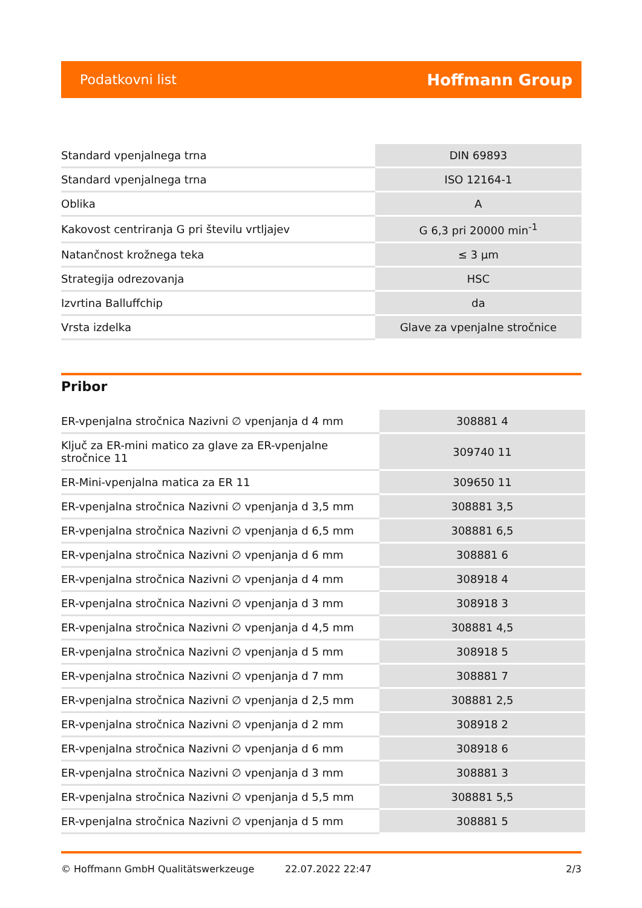Podatkovni list Hoffmann Group
| Standard vpenjalnega trna | DIN 69893 |
| Standard vpenjalnega trna | ISO 12164-1 |
| Oblika | A |
| Kakovost centriranja G pri številu vrtljajev | G 6,3 pri 20000 min<sup>-1</sup> |
| Natančnost krožnega teka | ≤ 3 µm |
| Strategija odrezovanja | HSC |
| Izvrtina Balluffchip | da |
| Vrsta izdelka | Glave za vpenjalne stročnice |
Pribor
| ER-vpenjalna stročnica Nazivni ∅ vpenjanja d 4 mm | 308881 4 |
| Ključ za ER-mini matico za glave za ER-vpenjalne stročnice 11 | 309740 11 |
| ER-Mini-vpenjalna matica za ER 11 | 309650 11 |
| ER-vpenjalna stročnica Nazivni ∅ vpenjanja d 3,5 mm | 308881 3,5 |
| ER-vpenjalna stročnica Nazivni ∅ vpenjanja d 6,5 mm | 308881 6,5 |
| ER-vpenjalna stročnica Nazivni ∅ vpenjanja d 6 mm | 308881 6 |
| ER-vpenjalna stročnica Nazivni ∅ vpenjanja d 4 mm | 308918 4 |
| ER-vpenjalna stročnica Nazivni ∅ vpenjanja d 3 mm | 308918 3 |
| ER-vpenjalna stročnica Nazivni ∅ vpenjanja d 4,5 mm | 308881 4,5 |
| ER-vpenjalna stročnica Nazivni ∅ vpenjanja d 5 mm | 308918 5 |
| ER-vpenjalna stročnica Nazivni ∅ vpenjanja d 7 mm | 308881 7 |
| ER-vpenjalna stročnica Nazivni ∅ vpenjanja d 2,5 mm | 308881 2,5 |
| ER-vpenjalna stročnica Nazivni ∅ vpenjanja d 2 mm | 308918 2 |
| ER-vpenjalna stročnica Nazivni ∅ vpenjanja d 6 mm | 308918 6 |
| ER-vpenjalna stročnica Nazivni ∅ vpenjanja d 3 mm | 308881 3 |
| ER-vpenjalna stročnica Nazivni ∅ vpenjanja d 5,5 mm | 308881 5,5 |
| ER-vpenjalna stročnica Nazivni ∅ vpenjanja d 5 mm | 308881 5 |
© Hoffmann GmbH Qualitätswerkzeuge 22.07.2022 22:47 2/3